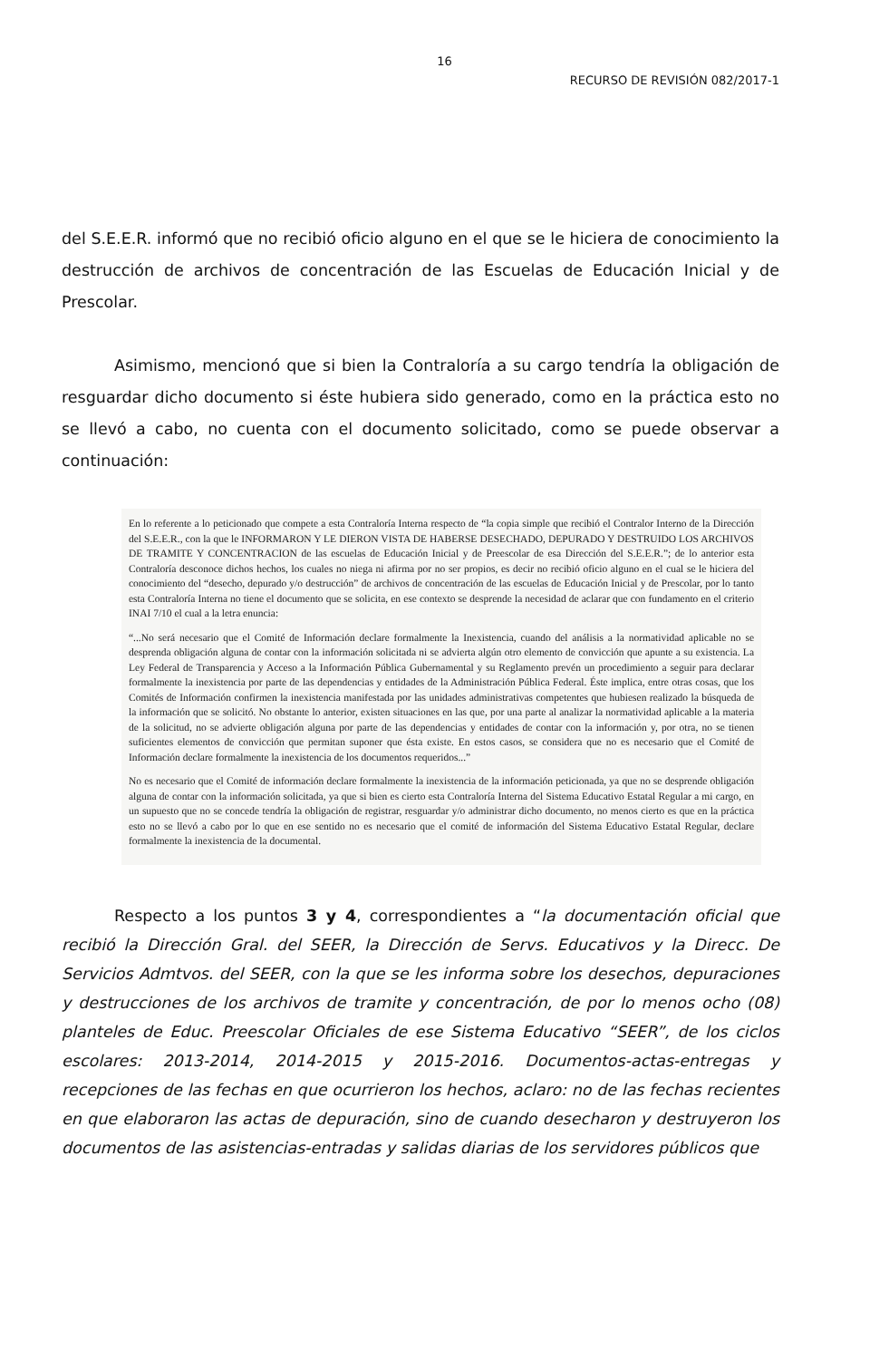16
RECURSO DE REVISIÓN 082/2017-1
del S.E.E.R. informó que no recibió oficio alguno en el que se le hiciera de conocimiento la destrucción de archivos de concentración de las Escuelas de Educación Inicial y de Prescolar.
Asimismo, mencionó que si bien la Contraloría a su cargo tendría la obligación de resguardar dicho documento si éste hubiera sido generado, como en la práctica esto no se llevó a cabo, no cuenta con el documento solicitado, como se puede observar a continuación:
En lo referente a lo peticionado que compete a esta Contraloría Interna respecto de “la copia simple que recibió el Contralor Interno de la Dirección del S.E.E.R., con la que le INFORMARON Y LE DIERON VISTA DE HABERSE DESECHADO, DEPURADO Y DESTRUIDO LOS ARCHIVOS DE TRAMITE Y CONCENTRACION de las escuelas de Educación Inicial y de Preescolar de esa Dirección del S.E.E.R.”; de lo anterior esta Contraloría desconoce dichos hechos, los cuales no niega ni afirma por no ser propios, es decir no recibió oficio alguno en el cual se le hiciera del conocimiento del “desecho, depurado y/o destrucción” de archivos de concentración de las escuelas de Educación Inicial y de Prescolar, por lo tanto esta Contraloría Interna no tiene el documento que se solicita, en ese contexto se desprende la necesidad de aclarar que con fundamento en el criterio INAI 7/10 el cual a la letra enuncia:
“...No será necesario que el Comité de Información declare formalmente la Inexistencia, cuando del análisis a la normatividad aplicable no se desprenda obligación alguna de contar con la información solicitada ni se advierta algún otro elemento de convicción que apunte a su existencia. La Ley Federal de Transparencia y Acceso a la Información Pública Gubernamental y su Reglamento prevén un procedimiento a seguir para declarar formalmente la inexistencia por parte de las dependencias y entidades de la Administración Pública Federal. Éste implica, entre otras cosas, que los Comités de Información confirmen la inexistencia manifestada por las unidades administrativas competentes que hubiesen realizado la búsqueda de la información que se solicitó. No obstante lo anterior, existen situaciones en las que, por una parte al analizar la normatividad aplicable a la materia de la solicitud, no se advierte obligación alguna por parte de las dependencias y entidades de contar con la información y, por otra, no se tienen suficientes elementos de convicción que permitan suponer que ésta existe. En estos casos, se considera que no es necesario que el Comité de Información declare formalmente la inexistencia de los documentos requeridos...”
No es necesario que el Comité de información declare formalmente la inexistencia de la información peticionada, ya que no se desprende obligación alguna de contar con la información solicitada, ya que si bien es cierto esta Contraloría Interna del Sistema Educativo Estatal Regular a mi cargo, en un supuesto que no se concede tendría la obligación de registrar, resguardar y/o administrar dicho documento, no menos cierto es que en la práctica esto no se llevó a cabo por lo que en ese sentido no es necesario que el comité de información del Sistema Educativo Estatal Regular, declare formalmente la inexistencia de la documental.
Respecto a los puntos 3 y 4, correspondientes a “la documentación oficial que recibió la Dirección Gral. del SEER, la Dirección de Servs. Educativos y la Direcc. De Servicios Admtvos. del SEER, con la que se les informa sobre los desechos, depuraciones y destrucciones de los archivos de tramite y concentración, de por lo menos ocho (08) planteles de Educ. Preescolar Oficiales de ese Sistema Educativo “SEER”, de los ciclos escolares: 2013-2014, 2014-2015 y 2015-2016. Documentos-actas-entregas y recepciones de las fechas en que ocurrieron los hechos, aclaro: no de las fechas recientes en que elaboraron las actas de depuración, sino de cuando desecharon y destruyeron los documentos de las asistencias-entradas y salidas diarias de los servidores públicos que